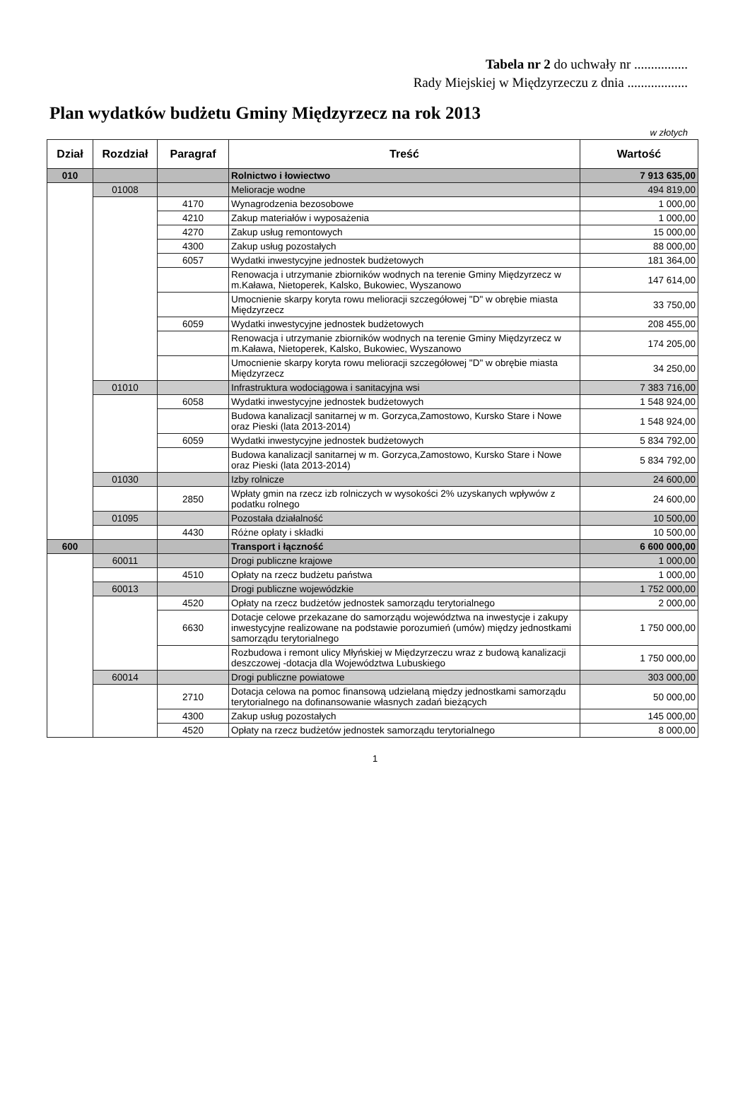Tabela nr 2 do uchwały nr ................
Rady Miejskiej w Międzyrzeczu z dnia ..................
Plan wydatków budżetu Gminy Międzyrzecz na rok 2013
w złotych
| Dział | Rozdział | Paragraf | Treść | Wartość |
| --- | --- | --- | --- | --- |
| 010 | | | Rolnictwo i łowiectwo | 7 913 635,00 |
| | 01008 | | Melioracje wodne | 494 819,00 |
| | | 4170 | Wynagrodzenia bezosobowe | 1 000,00 |
| | | 4210 | Zakup materiałów i wyposażenia | 1 000,00 |
| | | 4270 | Zakup usług remontowych | 15 000,00 |
| | | 4300 | Zakup usług pozostałych | 88 000,00 |
| | | 6057 | Wydatki inwestycyjne jednostek budżetowych | 181 364,00 |
| | | | Renowacja i utrzymanie zbiorników wodnych na terenie Gminy Międzyrzecz w m.Kaława, Nietoperek, Kalsko, Bukowiec, Wyszanowo | 147 614,00 |
| | | | Umocnienie skarpy koryta rowu melioracji szczegółowej "D" w obrębie miasta Międzyrzecz | 33 750,00 |
| | | 6059 | Wydatki inwestycyjne jednostek budżetowych | 208 455,00 |
| | | | Renowacja i utrzymanie zbiorników wodnych na terenie Gminy Międzyrzecz w m.Kaława, Nietoperek, Kalsko, Bukowiec, Wyszanowo | 174 205,00 |
| | | | Umocnienie skarpy koryta rowu melioracji szczegółowej "D" w obrębie miasta Międzyrzecz | 34 250,00 |
| | 01010 | | Infrastruktura wodociągowa i sanitacyjna wsi | 7 383 716,00 |
| | | 6058 | Wydatki inwestycyjne jednostek budżetowych | 1 548 924,00 |
| | | | Budowa kanalizacjl sanitarnej w m. Gorzyca,Zamostowo, Kursko Stare i Nowe oraz Pieski (lata 2013-2014) | 1 548 924,00 |
| | | 6059 | Wydatki inwestycyjne jednostek budżetowych | 5 834 792,00 |
| | | | Budowa kanalizacjl sanitarnej w m. Gorzyca,Zamostowo, Kursko Stare i Nowe oraz Pieski (lata 2013-2014) | 5 834 792,00 |
| | 01030 | | Izby rolnicze | 24 600,00 |
| | | 2850 | Wpłaty gmin na rzecz izb rolniczych w wysokości 2% uzyskanych wpływów z podatku rolnego | 24 600,00 |
| | 01095 | | Pozostała działalność | 10 500,00 |
| | | 4430 | Różne opłaty i składki | 10 500,00 |
| 600 | | | Transport i łączność | 6 600 000,00 |
| | 60011 | | Drogi publiczne krajowe | 1 000,00 |
| | | 4510 | Opłaty na rzecz budżetu państwa | 1 000,00 |
| | 60013 | | Drogi publiczne wojewódzkie | 1 752 000,00 |
| | | 4520 | Opłaty na rzecz budżetów jednostek samorządu terytorialnego | 2 000,00 |
| | | 6630 | Dotacje celowe przekazane do samorządu województwa na inwestycje i zakupy inwestycyjne realizowane na podstawie porozumień (umów) między jednostkami samorządu terytorialnego | 1 750 000,00 |
| | | | Rozbudowa i remont ulicy Młyńskiej w Międzyrzeczu wraz z budową kanalizacji deszczowej -dotacja dla Województwa Lubuskiego | 1 750 000,00 |
| | 60014 | | Drogi publiczne powiatowe | 303 000,00 |
| | | 2710 | Dotacja celowa na pomoc finansową udzielaną między jednostkami samorządu terytorialnego na dofinansowanie własnych zadań bieżących | 50 000,00 |
| | | 4300 | Zakup usług pozostałych | 145 000,00 |
| | | 4520 | Opłaty na rzecz budżetów jednostek samorządu terytorialnego | 8 000,00 |
1